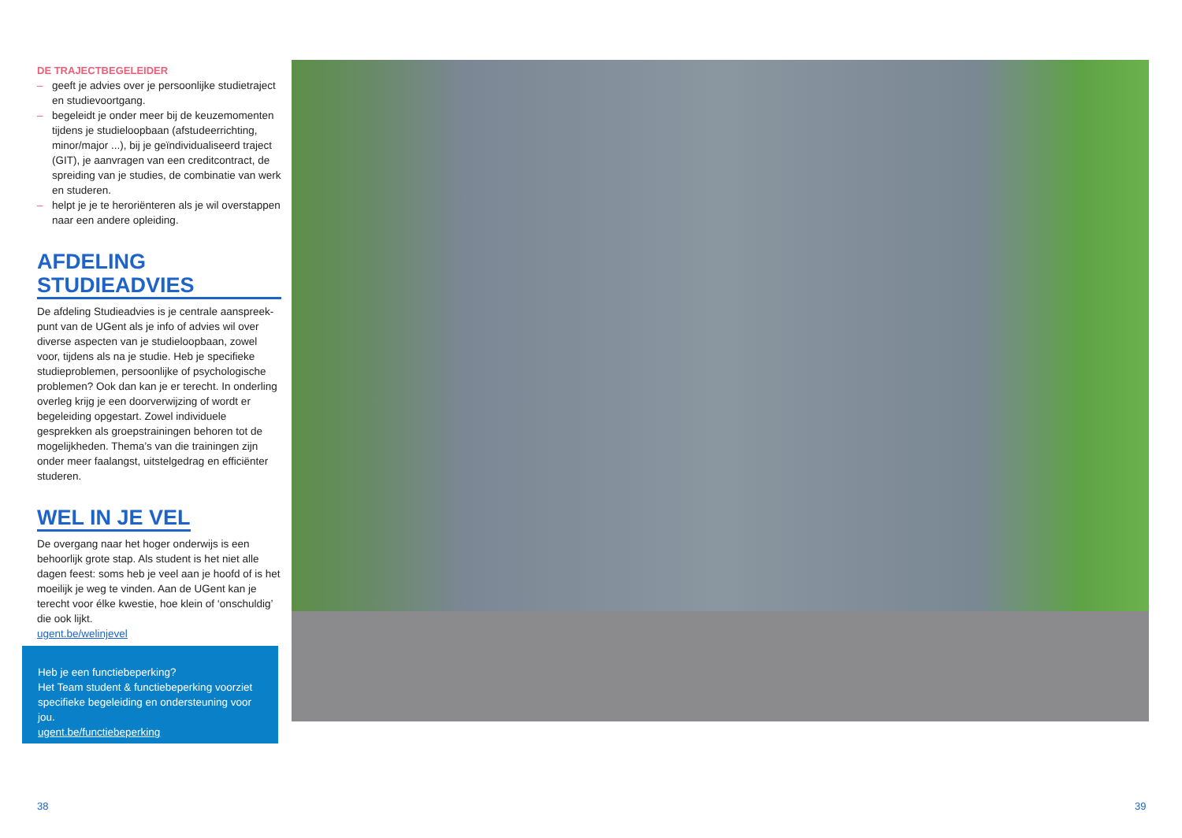DE TRAJECTBEGELEIDER
– geeft je advies over je persoonlijke studietraject en studievoortgang.
– begeleidt je onder meer bij de keuzemomenten tijdens je studieloopbaan (afstudeerrichting, minor/major ...), bij je geïndividualiseerd traject (GIT), je aanvragen van een creditcontract, de spreiding van je studies, de combinatie van werk en studeren.
– helpt je je te heroriënteren als je wil overstappen naar een andere opleiding.
AFDELING STUDIEADVIES
De afdeling Studieadvies is je centrale aanspreek­punt van de UGent als je info of advies wil over diverse aspecten van je studieloopbaan, zowel voor, tijdens als na je studie. Heb je specifieke studie­problemen, persoonlijke of psychologische problemen? Ook dan kan je er terecht. In onderling overleg krijg je een doorverwijzing of wordt er begeleiding opgestart. Zowel individuele gesprekken als groepstrainingen behoren tot de mogelijkheden. Thema’s van die trainingen zijn onder meer faalangst, uitstelgedrag en efficiënter studeren.
WEL IN JE VEL
De overgang naar het hoger onderwijs is een behoorlijk grote stap. Als student is het niet alle dagen feest: soms heb je veel aan je hoofd of is het moeilijk je weg te vinden. Aan de UGent kan je terecht voor élke kwestie, hoe klein of ‘onschuldig’ die ook lijkt.
ugent.be/welinjevel
Heb je een functiebeperking?
Het Team student & functiebeperking voorziet specifieke begeleiding en ondersteuning voor jou.
ugent.be/functiebeperking
38 39